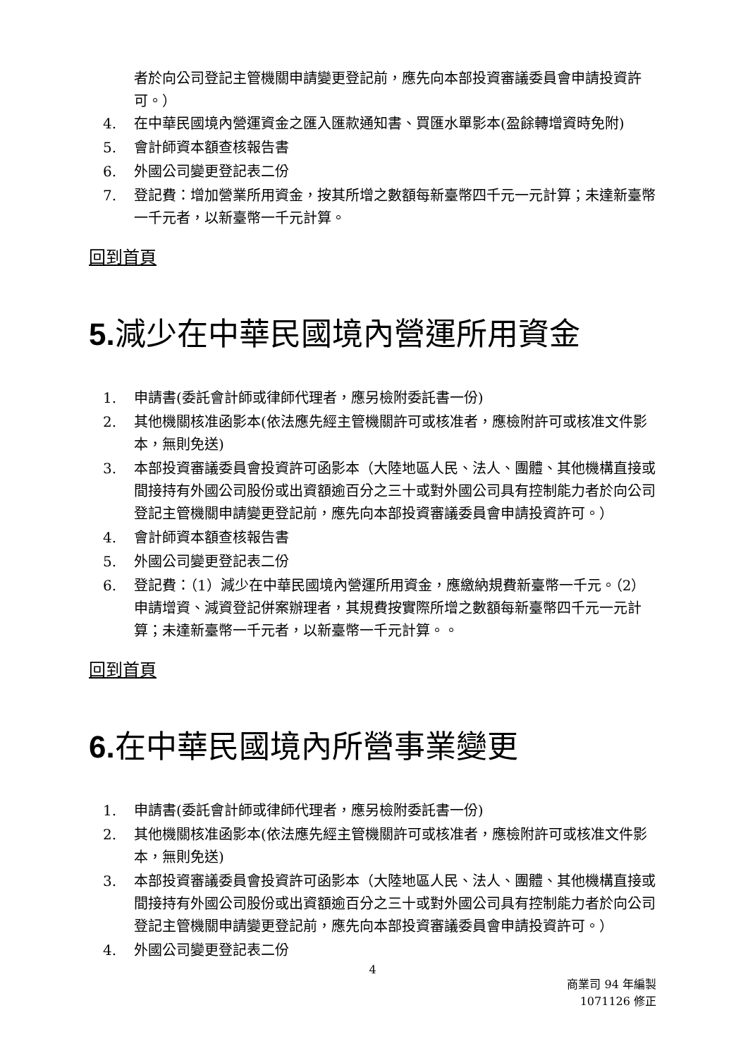者於向公司登記主管機關申請變更登記前，應先向本部投資審議委員會申請投資許可。）
4. 在中華民國境內營運資金之匯入匯款通知書、買匯水單影本(盈餘轉增資時免附)
5. 會計師資本額查核報告書
6. 外國公司變更登記表二份
7. 登記費：增加營業所用資金，按其所增之數額每新臺幣四千元一元計算；未達新臺幣一千元者，以新臺幣一千元計算。
回到首頁
5. 減少在中華民國境內營運所用資金
1. 申請書(委託會計師或律師代理者，應另檢附委託書一份)
2. 其他機關核准函影本(依法應先經主管機關許可或核准者，應檢附許可或核准文件影本，無則免送)
3. 本部投資審議委員會投資許可函影本（大陸地區人民、法人、團體、其他機構直接或間接持有外國公司股份或出資額逾百分之三十或對外國公司具有控制能力者於向公司登記主管機關申請變更登記前，應先向本部投資審議委員會申請投資許可。）
4. 會計師資本額查核報告書
5. 外國公司變更登記表二份
6. 登記費：（1）減少在中華民國境內營運所用資金，應繳納規費新臺幣一千元。（2）申請增資、減資登記併案辦理者，其規費按實際所增之數額每新臺幣四千元一元計算；未達新臺幣一千元者，以新臺幣一千元計算。。
回到首頁
6. 在中華民國境內所營事業變更
1. 申請書(委託會計師或律師代理者，應另檢附委託書一份)
2. 其他機關核准函影本(依法應先經主管機關許可或核准者，應檢附許可或核准文件影本，無則免送)
3. 本部投資審議委員會投資許可函影本（大陸地區人民、法人、團體、其他機構直接或間接持有外國公司股份或出資額逾百分之三十或對外國公司具有控制能力者於向公司登記主管機關申請變更登記前，應先向本部投資審議委員會申請投資許可。）
4. 外國公司變更登記表二份
4
商業司 94 年編製
1071126 修正